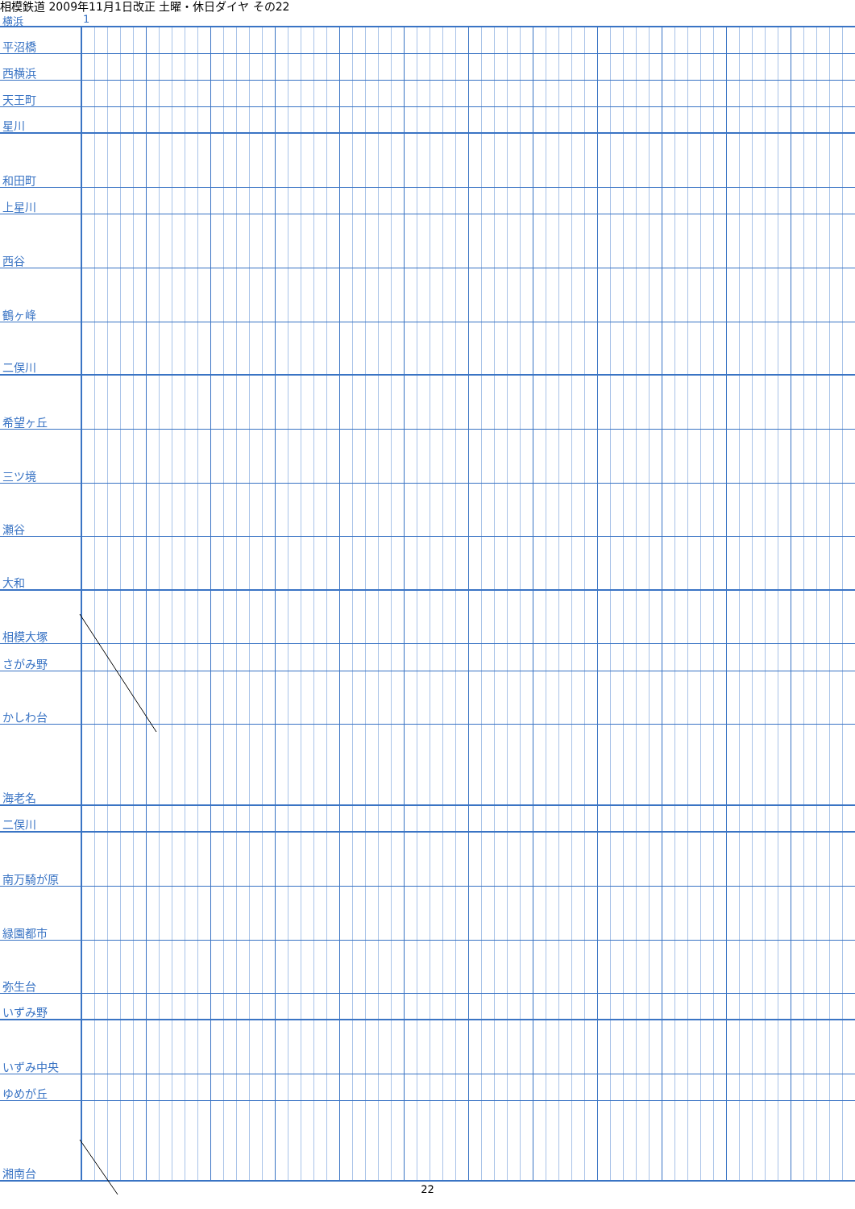相模鉄道 2009年11月1日改正 土曜・休日ダイヤ その22
横浜 1
| 平沼橋 | |
| 西横浜 | |
| 天王町 | |
| 星川 | |
| 和田町 | |
| 上星川 | |
| 西谷 | |
| 鶴ヶ峰 | |
| 二俣川 | |
| 希望ヶ丘 | |
| 三ツ境 | |
| 瀬谷 | |
| 大和 | |
| 相模大塚 | |
| さがみ野 | |
| かしわ台 | |
| 海老名 | |
| 二俣川 | |
| 南万騎が原 | |
| 緑園都市 | |
| 弥生台 | |
| いずみ野 | |
| いずみ中央 | |
| ゆめが丘 | |
| 湘南台 | |
22